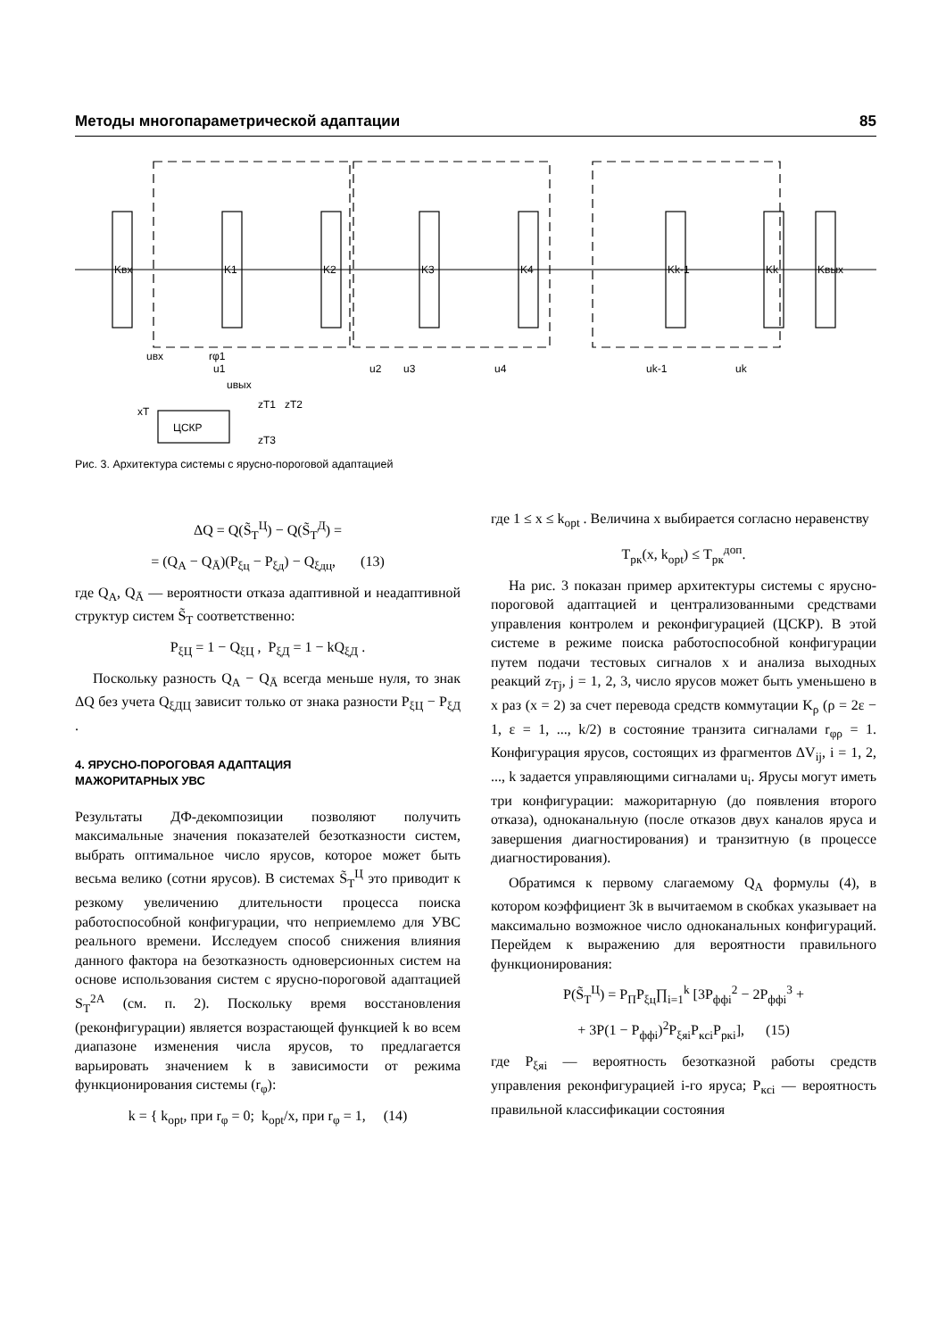Методы многопараметрической адаптации 85
Kвх
K1
K2
K3
K4
Kk-1
Kk
Kвых
ЦСКР
uвх
rφ1
u1
u2
u3
u4
uk-1
uk
uвых
xT
zT1
zT2
zT3
Рис. 3. Архитектура системы с ярусно-пороговой адаптацией
ΔQ = Q(S̃<sub>Т</sub><sup>Ц</sup>) − Q(S̃<sub>Т</sub><sup>Д</sup>) =
= (Q<sub>A</sub> − Q<sub>Ā</sub>)(P<sub>ξц</sub> − P<sub>ξд</sub>) − Q<sub>ξдц</sub>, (13)
где Q<sub>A</sub>, Q<sub>Ā</sub> — вероятности отказа адаптивной и неадаптивной структур систем S̃<sub>Т</sub> соответственно:
P<sub>ξЦ</sub> = 1 − Q<sub>ξЦ</sub> , P<sub>ξД</sub> = 1 − kQ<sub>ξД</sub> .
Поскольку разность Q<sub>A</sub> − Q<sub>Ā</sub> всегда меньше нуля, то знак ΔQ без учета Q<sub>ξДЦ</sub> зависит только от знака разности P<sub>ξЦ</sub> − P<sub>ξД</sub> .
4. ЯРУСНО-ПОРОГОВАЯ АДАПТАЦИЯ
МАЖОРИТАРНЫХ УВС
Результаты ДФ-декомпозиции позволяют получить максимальные значения показателей безотказности систем, выбрать оптимальное число ярусов, которое может быть весьма велико (сотни ярусов). В системах S̃<sub>Т</sub><sup>Ц</sup> это приводит к резкому увеличению длительности процесса поиска работоспособной конфигурации, что неприемлемо для УВС реального времени. Исследуем способ снижения влияния данного фактора на безотказность одноверсионных систем на основе использования систем с ярусно-пороговой адаптацией S<sub>Т</sub><sup>2A</sup> (см. п. 2). Поскольку время восстановления (реконфигурации) является возрастающей функцией k во всем диапазоне изменения числа ярусов, то предлагается варьировать значением k в зависимости от режима функционирования системы (r<sub>φ</sub>):
k = { k<sub>opt</sub>, при r<sub>φ</sub> = 0; k<sub>opt</sub>/x, при r<sub>φ</sub> = 1, (14)
где 1 ≤ x ≤ k<sub>opt</sub> . Величина x выбирается согласно неравенству
T<sub>рк</sub>(x, k<sub>opt</sub>) ≤ T<sub>рк</sub><sup>доп</sup>.
На рис. 3 показан пример архитектуры системы с ярусно-пороговой адаптацией и централизованными средствами управления контролем и реконфигурацией (ЦСКР). В этой системе в режиме поиска работоспособной конфигурации путем подачи тестовых сигналов x и анализа выходных реакций z<sub>Tj</sub>, j = 1, 2, 3, число ярусов может быть уменьшено в x раз (x = 2) за счет перевода средств коммутации K<sub>ρ</sub> (ρ = 2ε − 1, ε = 1, ..., k/2) в состояние транзита сигналами r<sub>φρ</sub> = 1. Конфигурация ярусов, состоящих из фрагментов ΔV<sub>ij</sub>, i = 1, 2, ..., k задается управляющими сигналами u<sub>i</sub>. Ярусы могут иметь три конфигурации: мажоритарную (до появления второго отказа), одноканальную (после отказов двух каналов яруса и завершения диагностирования) и транзитную (в процессе диагностирования).
Обратимся к первому слагаемому Q<sub>A</sub> формулы (4), в котором коэффициент 3k в вычитаемом в скобках указывает на максимально возможное число одноканальных конфигураций. Перейдем к выражению для вероятности правильного функционирования:
P(S̃<sub>Т</sub><sup>Ц</sup>) = P<sub>П</sub>P<sub>ξц</sub>∏<sub>i=1</sub><sup>k</sup> [3P<sub>ффi</sub><sup>2</sup> − 2P<sub>ффi</sub><sup>3</sup> +
+ 3P(1 − P<sub>ффi</sub>)<sup>2</sup>P<sub>ξяi</sub>P<sub>кci</sub>P<sub>ркi</sub>], (15)
где P<sub>ξяi</sub> — вероятность безотказной работы средств управления реконфигурацией i-го яруса; P<sub>кci</sub> — вероятность правильной классификации состояния